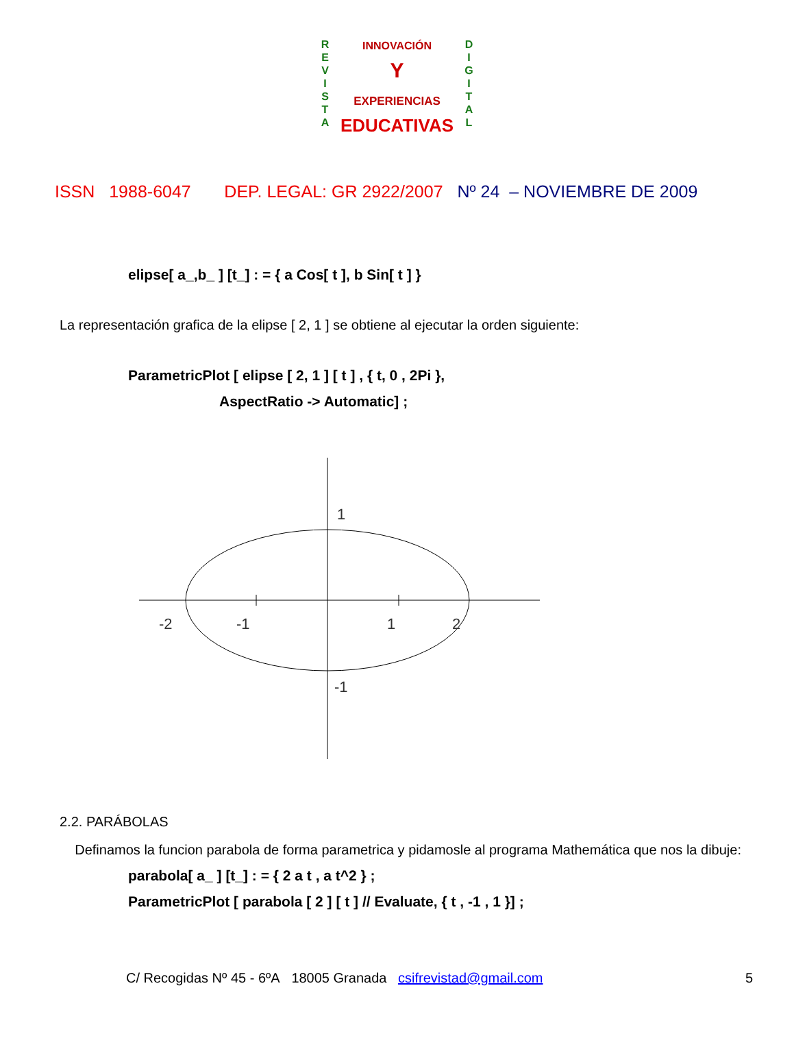R
E
V
I
S
T
A
D
I
G
I
T
A
L
INNOVACIÓN
Y
EXPERIENCIAS
EDUCATIVAS
ISSN 1988-6047 DEP. LEGAL: GR 2922/2007 Nº 24 – NOVIEMBRE DE 2009
elipse[ a_,b_ ] [t_] : = { a Cos[ t ], b Sin[ t ] }
La representación grafica de la elipse [ 2, 1 ] se obtiene al ejecutar la orden siguiente:
ParametricPlot [ elipse [ 2, 1 ] [ t ] , { t, 0 , 2Pi },
AspectRatio -> Automatic] ;
-2
-1
1
2
1
-1
2.2. PARÁBOLAS
Definamos la funcion parabola de forma parametrica y pidamosle al programa Mathemática que nos la dibuje:
parabola[ a_ ] [t_] : = { 2 a t , a t^2 } ;
ParametricPlot [ parabola [ 2 ] [ t ] // Evaluate, { t , -1 , 1 }] ;
C/ Recogidas Nº 45 - 6ºA 18005 Granada csifrevistad@gmail.com 5